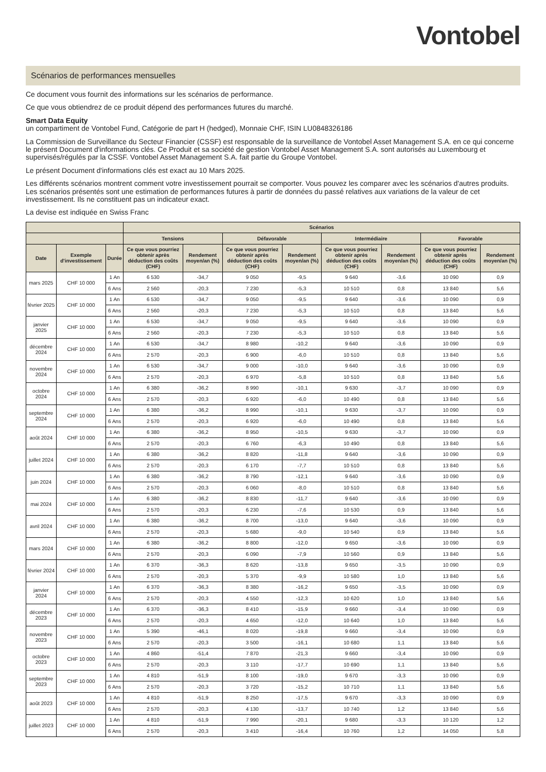Vontobel
Scénarios de performances mensuelles
Ce document vous fournit des informations sur les scénarios de performance.
Ce que vous obtiendrez de ce produit dépend des performances futures du marché.
Smart Data Equity
un compartiment de Vontobel Fund, Catégorie de part H (hedged), Monnaie CHF, ISIN LU0848326186
La Commission de Surveillance du Secteur Financier (CSSF) est responsable de la surveillance de Vontobel Asset Management S.A. en ce qui concerne le présent Document d'informations clés. Ce Produit et sa société de gestion Vontobel Asset Management S.A. sont autorisés au Luxembourg et supervisés/régulés par la CSSF. Vontobel Asset Management S.A. fait partie du Groupe Vontobel.
Le présent Document d'informations clés est exact au 10 Mars 2025.
Les différents scénarios montrent comment votre investissement pourrait se comporter. Vous pouvez les comparer avec les scénarios d'autres produits. Les scénarios présentés sont une estimation de performances futures à partir de données du passé relatives aux variations de la valeur de cet investissement. Ils ne constituent pas un indicateur exact.
La devise est indiquée en Swiss Franc
| | | | Scénarios | | | | | | | |
| --- | --- | --- | --- | --- | --- | --- | --- | --- | --- | --- |
| | | | Tensions | | Défavorable | | Intermédiaire | | Favorable | |
| Date | Exemple d'investissement | Durée | Ce que vous pourriez obtenir après déduction des coûts (CHF) | Rendement moyen/an (%) | Ce que vous pourriez obtenir après déduction des coûts (CHF) | Rendement moyen/an (%) | Ce que vous pourriez obtenir après déduction des coûts (CHF) | Rendement moyen/an (%) | Ce que vous pourriez obtenir après déduction des coûts (CHF) | Rendement moyen/an (%) |
| mars 2025 | CHF 10 000 | 1 An | 6 530 | -34,7 | 9 050 | -9,5 | 9 640 | -3,6 | 10 090 | 0,9 |
| | | 6 Ans | 2 560 | -20,3 | 7 230 | -5,3 | 10 510 | 0,8 | 13 840 | 5,6 |
| février 2025 | CHF 10 000 | 1 An | 6 530 | -34,7 | 9 050 | -9,5 | 9 640 | -3,6 | 10 090 | 0,9 |
| | | 6 Ans | 2 560 | -20,3 | 7 230 | -5,3 | 10 510 | 0,8 | 13 840 | 5,6 |
| janvier 2025 | CHF 10 000 | 1 An | 6 530 | -34,7 | 9 050 | -9,5 | 9 640 | -3,6 | 10 090 | 0,9 |
| | | 6 Ans | 2 560 | -20,3 | 7 230 | -5,3 | 10 510 | 0,8 | 13 840 | 5,6 |
| décembre 2024 | CHF 10 000 | 1 An | 6 530 | -34,7 | 8 980 | -10,2 | 9 640 | -3,6 | 10 090 | 0,9 |
| | | 6 Ans | 2 570 | -20,3 | 6 900 | -6,0 | 10 510 | 0,8 | 13 840 | 5,6 |
| novembre 2024 | CHF 10 000 | 1 An | 6 530 | -34,7 | 9 000 | -10,0 | 9 640 | -3,6 | 10 090 | 0,9 |
| | | 6 Ans | 2 570 | -20,3 | 6 970 | -5,8 | 10 510 | 0,8 | 13 840 | 5,6 |
| octobre 2024 | CHF 10 000 | 1 An | 6 380 | -36,2 | 8 990 | -10,1 | 9 630 | -3,7 | 10 090 | 0,9 |
| | | 6 Ans | 2 570 | -20,3 | 6 920 | -6,0 | 10 490 | 0,8 | 13 840 | 5,6 |
| septembre 2024 | CHF 10 000 | 1 An | 6 380 | -36,2 | 8 990 | -10,1 | 9 630 | -3,7 | 10 090 | 0,9 |
| | | 6 Ans | 2 570 | -20,3 | 6 920 | -6,0 | 10 490 | 0,8 | 13 840 | 5,6 |
| août 2024 | CHF 10 000 | 1 An | 6 380 | -36,2 | 8 950 | -10,5 | 9 630 | -3,7 | 10 090 | 0,9 |
| | | 6 Ans | 2 570 | -20,3 | 6 760 | -6,3 | 10 490 | 0,8 | 13 840 | 5,6 |
| juillet 2024 | CHF 10 000 | 1 An | 6 380 | -36,2 | 8 820 | -11,8 | 9 640 | -3,6 | 10 090 | 0,9 |
| | | 6 Ans | 2 570 | -20,3 | 6 170 | -7,7 | 10 510 | 0,8 | 13 840 | 5,6 |
| juin 2024 | CHF 10 000 | 1 An | 6 380 | -36,2 | 8 790 | -12,1 | 9 640 | -3,6 | 10 090 | 0,9 |
| | | 6 Ans | 2 570 | -20,3 | 6 060 | -8,0 | 10 510 | 0,8 | 13 840 | 5,6 |
| mai 2024 | CHF 10 000 | 1 An | 6 380 | -36,2 | 8 830 | -11,7 | 9 640 | -3,6 | 10 090 | 0,9 |
| | | 6 Ans | 2 570 | -20,3 | 6 230 | -7,6 | 10 530 | 0,9 | 13 840 | 5,6 |
| avril 2024 | CHF 10 000 | 1 An | 6 380 | -36,2 | 8 700 | -13,0 | 9 640 | -3,6 | 10 090 | 0,9 |
| | | 6 Ans | 2 570 | -20,3 | 5 680 | -9,0 | 10 540 | 0,9 | 13 840 | 5,6 |
| mars 2024 | CHF 10 000 | 1 An | 6 380 | -36,2 | 8 800 | -12,0 | 9 650 | -3,6 | 10 090 | 0,9 |
| | | 6 Ans | 2 570 | -20,3 | 6 090 | -7,9 | 10 560 | 0,9 | 13 840 | 5,6 |
| février 2024 | CHF 10 000 | 1 An | 6 370 | -36,3 | 8 620 | -13,8 | 9 650 | -3,5 | 10 090 | 0,9 |
| | | 6 Ans | 2 570 | -20,3 | 5 370 | -9,9 | 10 580 | 1,0 | 13 840 | 5,6 |
| janvier 2024 | CHF 10 000 | 1 An | 6 370 | -36,3 | 8 380 | -16,2 | 9 650 | -3,5 | 10 090 | 0,9 |
| | | 6 Ans | 2 570 | -20,3 | 4 550 | -12,3 | 10 620 | 1,0 | 13 840 | 5,6 |
| décembre 2023 | CHF 10 000 | 1 An | 6 370 | -36,3 | 8 410 | -15,9 | 9 660 | -3,4 | 10 090 | 0,9 |
| | | 6 Ans | 2 570 | -20,3 | 4 650 | -12,0 | 10 640 | 1,0 | 13 840 | 5,6 |
| novembre 2023 | CHF 10 000 | 1 An | 5 390 | -46,1 | 8 020 | -19,8 | 9 660 | -3,4 | 10 090 | 0,9 |
| | | 6 Ans | 2 570 | -20,3 | 3 500 | -16,1 | 10 680 | 1,1 | 13 840 | 5,6 |
| octobre 2023 | CHF 10 000 | 1 An | 4 860 | -51,4 | 7 870 | -21,3 | 9 660 | -3,4 | 10 090 | 0,9 |
| | | 6 Ans | 2 570 | -20,3 | 3 110 | -17,7 | 10 690 | 1,1 | 13 840 | 5,6 |
| septembre 2023 | CHF 10 000 | 1 An | 4 810 | -51,9 | 8 100 | -19,0 | 9 670 | -3,3 | 10 090 | 0,9 |
| | | 6 Ans | 2 570 | -20,3 | 3 720 | -15,2 | 10 710 | 1,1 | 13 840 | 5,6 |
| août 2023 | CHF 10 000 | 1 An | 4 810 | -51,9 | 8 250 | -17,5 | 9 670 | -3,3 | 10 090 | 0,9 |
| | | 6 Ans | 2 570 | -20,3 | 4 130 | -13,7 | 10 740 | 1,2 | 13 840 | 5,6 |
| juillet 2023 | CHF 10 000 | 1 An | 4 810 | -51,9 | 7 990 | -20,1 | 9 680 | -3,3 | 10 120 | 1,2 |
| | | 6 Ans | 2 570 | -20,3 | 3 410 | -16,4 | 10 760 | 1,2 | 14 050 | 5,8 |